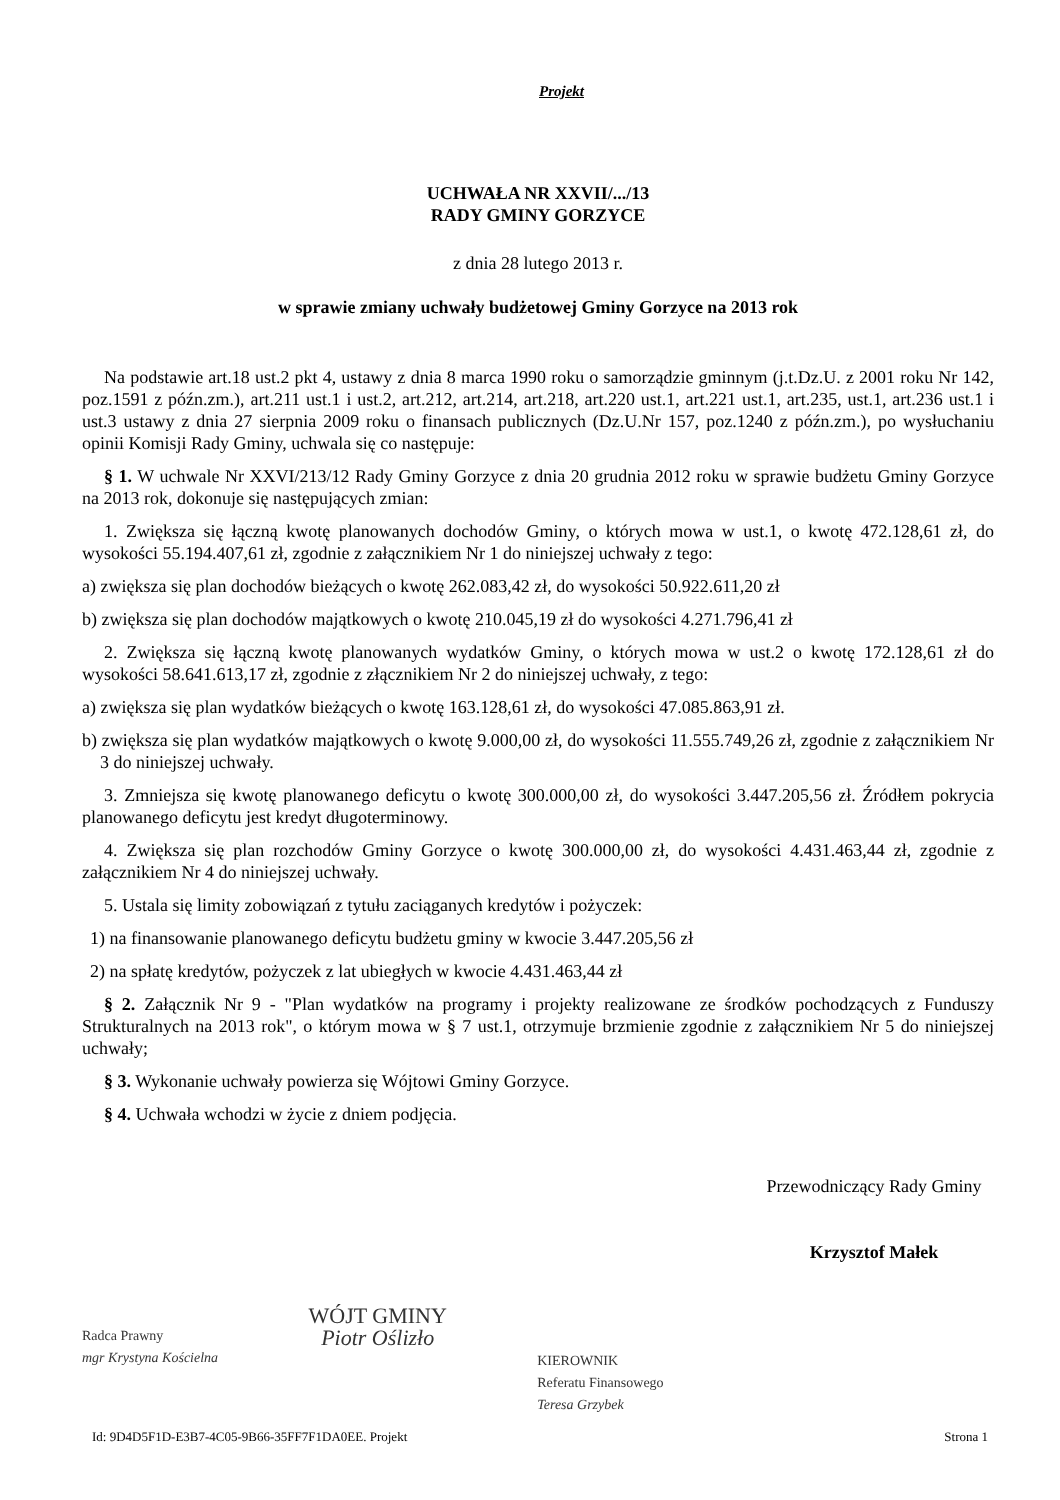Projekt
UCHWAŁA NR XXVII/.../13
RADY GMINY GORZYCE
z dnia 28 lutego 2013 r.
w sprawie zmiany uchwały budżetowej Gminy Gorzyce na 2013 rok
Na podstawie art.18 ust.2 pkt 4, ustawy z dnia 8 marca 1990 roku o samorządzie gminnym (j.t.Dz.U. z 2001 roku Nr 142, poz.1591 z późn.zm.), art.211 ust.1 i ust.2, art.212, art.214, art.218, art.220 ust.1, art.221 ust.1, art.235, ust.1, art.236 ust.1 i ust.3 ustawy z dnia 27 sierpnia 2009 roku o finansach publicznych (Dz.U.Nr 157, poz.1240 z późn.zm.), po wysłuchaniu opinii Komisji Rady Gminy, uchwala się co następuje:
§ 1. W uchwale Nr XXVI/213/12 Rady Gminy Gorzyce z dnia 20 grudnia 2012 roku w sprawie budżetu Gminy Gorzyce na 2013 rok, dokonuje się następujących zmian:
1. Zwiększa się łączną kwotę planowanych dochodów Gminy, o których mowa w ust.1, o kwotę 472.128,61 zł, do wysokości 55.194.407,61 zł, zgodnie z załącznikiem Nr 1 do niniejszej uchwały z tego:
a) zwiększa się plan dochodów bieżących o kwotę 262.083,42 zł, do wysokości 50.922.611,20 zł
b) zwiększa się plan dochodów majątkowych o kwotę 210.045,19 zł do wysokości 4.271.796,41 zł
2. Zwiększa się łączną kwotę planowanych wydatków Gminy, o których mowa w ust.2 o kwotę 172.128,61 zł do wysokości 58.641.613,17 zł, zgodnie z złącznikiem Nr 2 do niniejszej uchwały, z tego:
a) zwiększa się plan wydatków bieżących o kwotę 163.128,61 zł, do wysokości 47.085.863,91 zł.
b) zwiększa się plan wydatków majątkowych o kwotę 9.000,00 zł, do wysokości 11.555.749,26 zł, zgodnie z załącznikiem Nr 3 do niniejszej uchwały.
3. Zmniejsza się kwotę planowanego deficytu o kwotę 300.000,00 zł, do wysokości 3.447.205,56 zł. Źródłem pokrycia planowanego deficytu jest kredyt długoterminowy.
4. Zwiększa się plan rozchodów Gminy Gorzyce o kwotę 300.000,00 zł, do wysokości 4.431.463,44 zł, zgodnie z załącznikiem Nr 4 do niniejszej uchwały.
5. Ustala się limity zobowiązań z tytułu zaciąganych kredytów i pożyczek:
1) na finansowanie planowanego deficytu budżetu gminy w kwocie 3.447.205,56 zł
2) na spłatę kredytów, pożyczek z lat ubiegłych w kwocie 4.431.463,44 zł
§ 2. Załącznik Nr 9 - "Plan wydatków na programy i projekty realizowane ze środków pochodzących z Funduszy Strukturalnych na 2013 rok", o którym mowa w § 7 ust.1, otrzymuje brzmienie zgodnie z załącznikiem Nr 5 do niniejszej uchwały;
§ 3. Wykonanie uchwały powierza się Wójtowi Gminy Gorzyce.
§ 4. Uchwała wchodzi w życie z dniem podjęcia.
Radca Prawny
mgr Krystyna Kościelna
WÓJT GMINY
Piotr Oślizło
KIEROWNIK
Referatu Finansowego
Teresa Grzybek
Przewodniczący Rady Gminy
Krzysztof Małek
Id: 9D4D5F1D-E3B7-4C05-9B66-35FF7F1DA0EE. Projekt Strona 1